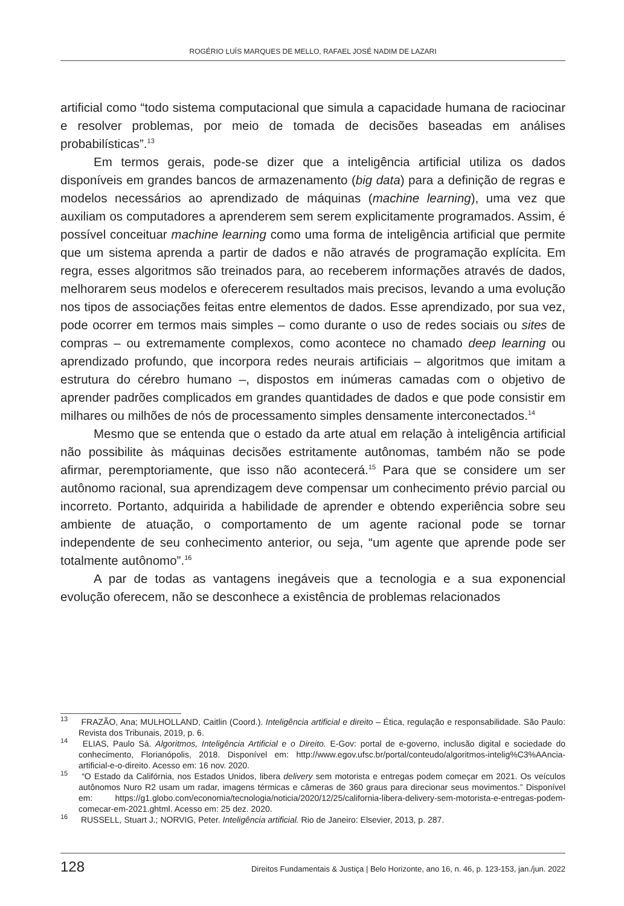ROGÉRIO LUÍS MARQUES DE MELLO, RAFAEL JOSÉ NADIM DE LAZARI
artificial como “todo sistema computacional que simula a capacidade humana de raciocinar e resolver problemas, por meio de tomada de decisões baseadas em análises probabilísticas”.<sup>13</sup>
Em termos gerais, pode-se dizer que a inteligência artificial utiliza os dados disponíveis em grandes bancos de armazenamento (big data) para a definição de regras e modelos necessários ao aprendizado de máquinas (machine learning), uma vez que auxiliam os computadores a aprenderem sem serem explicitamente programados. Assim, é possível conceituar machine learning como uma forma de inteligência artificial que permite que um sistema aprenda a partir de dados e não através de programação explícita. Em regra, esses algoritmos são treinados para, ao receberem informações através de dados, melhorarem seus modelos e oferecerem resultados mais precisos, levando a uma evolução nos tipos de associações feitas entre elementos de dados. Esse aprendizado, por sua vez, pode ocorrer em termos mais simples – como durante o uso de redes sociais ou sites de compras – ou extremamente complexos, como acontece no chamado deep learning ou aprendizado profundo, que incorpora redes neurais artificiais – algoritmos que imitam a estrutura do cérebro humano –, dispostos em inúmeras camadas com o objetivo de aprender padrões complicados em grandes quantidades de dados e que pode consistir em milhares ou milhões de nós de processamento simples densamente interconectados.<sup>14</sup>
Mesmo que se entenda que o estado da arte atual em relação à inteligência artificial não possibilite às máquinas decisões estritamente autônomas, também não se pode afirmar, peremptoriamente, que isso não acontecerá.<sup>15</sup> Para que se considere um ser autônomo racional, sua aprendizagem deve compensar um conhecimento prévio parcial ou incorreto. Portanto, adquirida a habilidade de aprender e obtendo experiência sobre seu ambiente de atuação, o comportamento de um agente racional pode se tornar independente de seu conhecimento anterior, ou seja, “um agente que aprende pode ser totalmente autônomo”.<sup>16</sup>
A par de todas as vantagens inegáveis que a tecnologia e a sua exponencial evolução oferecem, não se desconhece a existência de problemas relacionados
<sup>13</sup> FRAZÃO, Ana; MULHOLLAND, Caitlin (Coord.). Inteligência artificial e direito – Ética, regulação e responsabilidade. São Paulo: Revista dos Tribunais, 2019, p. 6.
<sup>14</sup> ELIAS, Paulo Sá. Algoritmos, Inteligência Artificial e o Direito. E-Gov: portal de e-governo, inclusão digital e sociedade do conhecimento, Florianópolis, 2018. Disponível em: http://www.egov.ufsc.br/portal/conteudo/algoritmos-intelig%C3%AAncia-artificial-e-o-direito. Acesso em: 16 nov. 2020.
<sup>15</sup> “O Estado da Califórnia, nos Estados Unidos, libera delivery sem motorista e entregas podem começar em 2021. Os veículos autônomos Nuro R2 usam um radar, imagens térmicas e câmeras de 360 graus para direcionar seus movimentos.” Disponível em: https://g1.globo.com/economia/tecnologia/noticia/2020/12/25/california-libera-delivery-sem-motorista-e-entregas-podem-comecar-em-2021.ghtml. Acesso em: 25 dez. 2020.
<sup>16</sup> RUSSELL, Stuart J.; NORVIG, Peter. Inteligência artificial. Rio de Janeiro: Elsevier, 2013, p. 287.
128 Direitos Fundamentais & Justiça | Belo Horizonte, ano 16, n. 46, p. 123-153, jan./jun. 2022